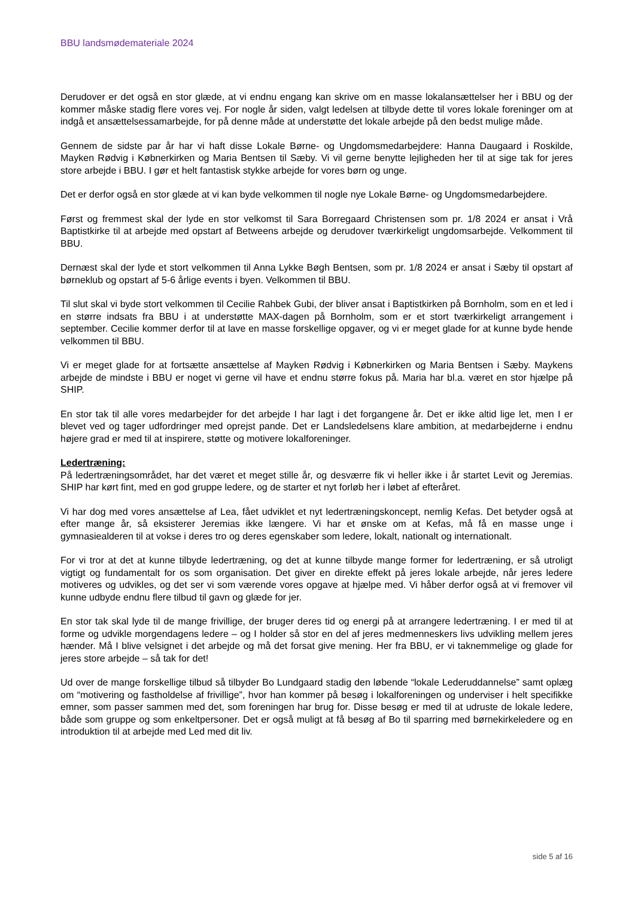BBU landsmødemateriale 2024
Derudover er det også en stor glæde, at vi endnu engang kan skrive om en masse lokalansættelser her i BBU og der kommer måske stadig flere vores vej. For nogle år siden, valgt ledelsen at tilbyde dette til vores lokale foreninger om at indgå et ansættelsessamarbejde, for på denne måde at understøtte det lokale arbejde på den bedst mulige måde.
Gennem de sidste par år har vi haft disse Lokale Børne- og Ungdomsmedarbejdere: Hanna Daugaard i Roskilde, Mayken Rødvig i Købnerkirken og Maria Bentsen til Sæby. Vi vil gerne benytte lejligheden her til at sige tak for jeres store arbejde i BBU. I gør et helt fantastisk stykke arbejde for vores børn og unge.
Det er derfor også en stor glæde at vi kan byde velkommen til nogle nye Lokale Børne- og Ungdomsmedarbejdere.
Først og fremmest skal der lyde en stor velkomst til Sara Borregaard Christensen som pr. 1/8 2024 er ansat i Vrå Baptistkirke til at arbejde med opstart af Betweens arbejde og derudover tværkirkeligt ungdomsarbejde. Velkomment til BBU.
Dernæst skal der lyde et stort velkommen til Anna Lykke Bøgh Bentsen, som pr. 1/8 2024 er ansat i Sæby til opstart af børneklub og opstart af 5-6 årlige events i byen. Velkommen til BBU.
Til slut skal vi byde stort velkommen til Cecilie Rahbek Gubi, der bliver ansat i Baptistkirken på Bornholm, som en et led i en større indsats fra BBU i at understøtte MAX-dagen på Bornholm, som er et stort tværkirkeligt arrangement i september. Cecilie kommer derfor til at lave en masse forskellige opgaver, og vi er meget glade for at kunne byde hende velkommen til BBU.
Vi er meget glade for at fortsætte ansættelse af Mayken Rødvig i Købnerkirken og Maria Bentsen i Sæby. Maykens arbejde de mindste i BBU er noget vi gerne vil have et endnu større fokus på. Maria har bl.a. været en stor hjælpe på SHIP.
En stor tak til alle vores medarbejder for det arbejde I har lagt i det forgangene år. Det er ikke altid lige let, men I er blevet ved og tager udfordringer med oprejst pande. Det er Landsledelsens klare ambition, at medarbejderne i endnu højere grad er med til at inspirere, støtte og motivere lokalforeninger.
Ledertræning:
På ledertræningsområdet, har det været et meget stille år, og desværre fik vi heller ikke i år startet Levit og Jeremias. SHIP har kørt fint, med en god gruppe ledere, og de starter et nyt forløb her i løbet af efteråret.
Vi har dog med vores ansættelse af Lea, fået udviklet et nyt ledertræningskoncept, nemlig Kefas. Det betyder også at efter mange år, så eksisterer Jeremias ikke længere. Vi har et ønske om at Kefas, må få en masse unge i gymnasiealderen til at vokse i deres tro og deres egenskaber som ledere, lokalt, nationalt og internationalt.
For vi tror at det at kunne tilbyde ledertræning, og det at kunne tilbyde mange former for ledertræning, er så utroligt vigtigt og fundamentalt for os som organisation. Det giver en direkte effekt på jeres lokale arbejde, når jeres ledere motiveres og udvikles, og det ser vi som værende vores opgave at hjælpe med. Vi håber derfor også at vi fremover vil kunne udbyde endnu flere tilbud til gavn og glæde for jer.
En stor tak skal lyde til de mange frivillige, der bruger deres tid og energi på at arrangere ledertræning. I er med til at forme og udvikle morgendagens ledere – og I holder så stor en del af jeres medmenneskers livs udvikling mellem jeres hænder. Må I blive velsignet i det arbejde og må det forsat give mening. Her fra BBU, er vi taknemmelige og glade for jeres store arbejde – så tak for det!
Ud over de mange forskellige tilbud så tilbyder Bo Lundgaard stadig den løbende “lokale Lederuddannelse” samt oplæg om “motivering og fastholdelse af frivillige”, hvor han kommer på besøg i lokalforeningen og underviser i helt specifikke emner, som passer sammen med det, som foreningen har brug for. Disse besøg er med til at udruste de lokale ledere, både som gruppe og som enkeltpersoner. Det er også muligt at få besøg af Bo til sparring med børnekirkeledere og en introduktion til at arbejde med Led med dit liv.
side 5 af 16